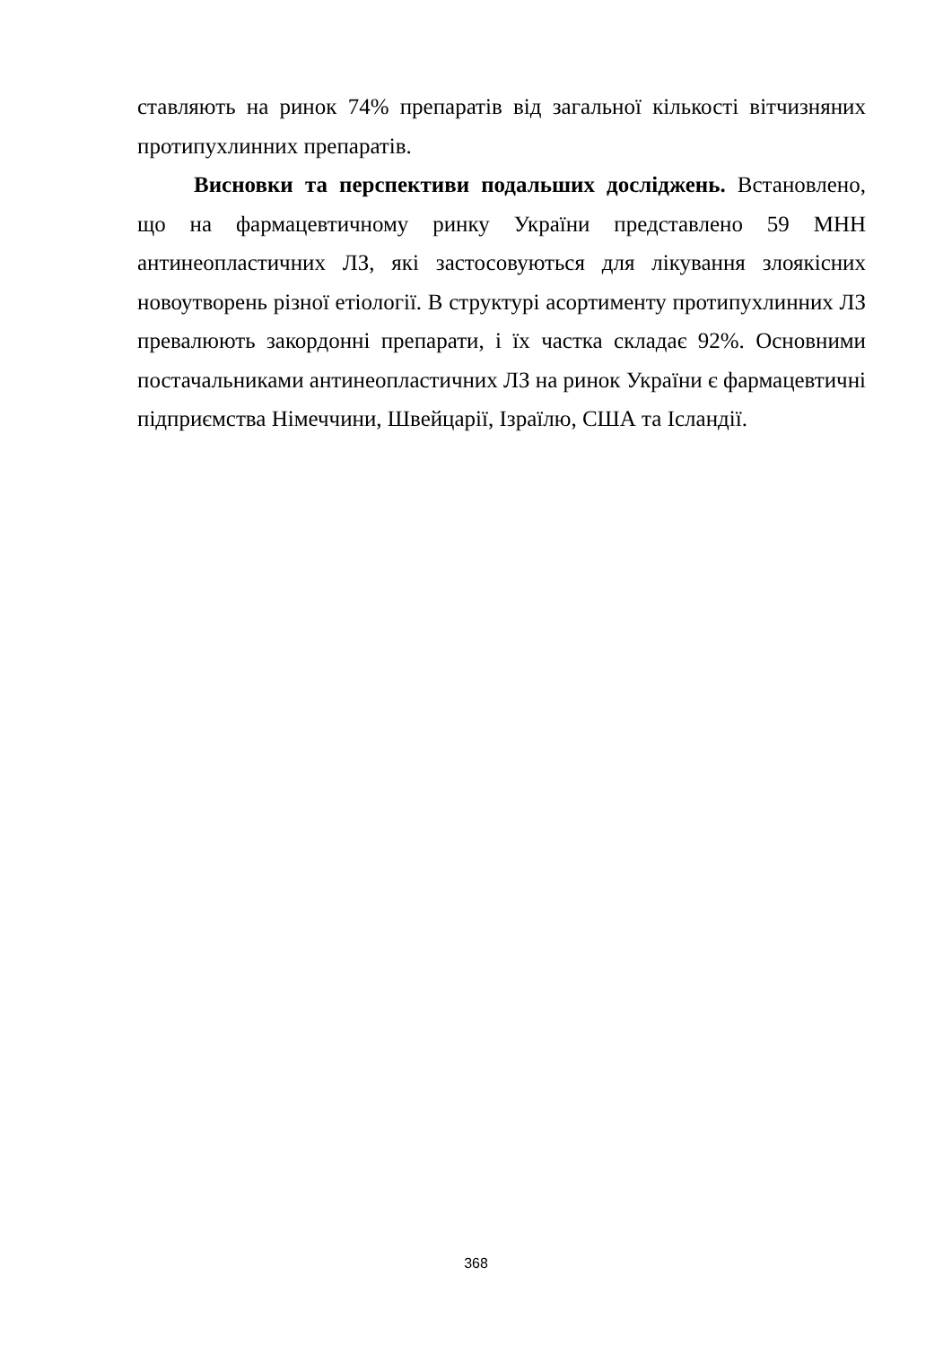ставляють на ринок 74% препаратів від загальної кількості вітчизняних протипухлинних препаратів.
Висновки та перспективи подальших досліджень. Встановлено, що на фармацевтичному ринку України представлено 59 МНН антинеопластичних ЛЗ, які застосовуються для лікування злоякісних новоутворень різної етіології. В структурі асортименту протипухлинних ЛЗ превалюють закордонні препарати, і їх частка складає 92%. Основними постачальниками антинеопластичних ЛЗ на ринок України є фармацевтичні підприємства Німеччини, Швейцарії, Ізраїлю, США та Ісландії.
368